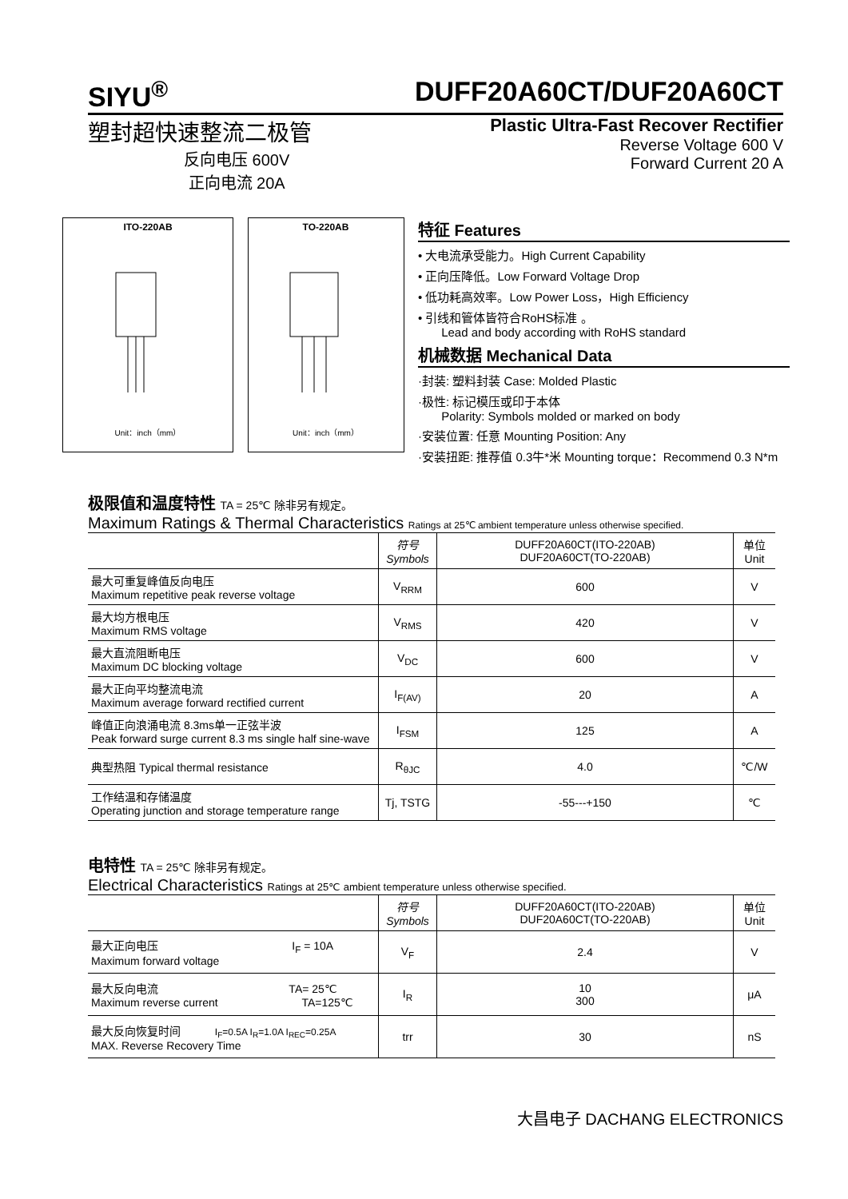SIYU<sup>®</sup> DUFF20A60CT/DUF20A60CT
塑封超快速整流二极管
反向电压 600V
正向电流 20A
Plastic Ultra-Fast Recover Rectifier
Reverse Voltage 600 V
Forward Current 20 A
ITO-220AB
Unit：inch（mm）
TO-220AB
Unit：inch（mm）
特征 Features
• 大电流承受能力。High Current Capability
• 正向压降低。Low Forward Voltage Drop
• 低功耗高效率。Low Power Loss，High Efficiency
• 引线和管体皆符合RoHS标准 。
Lead and body according with RoHS standard
机械数据 Mechanical Data
·封装: 塑料封装 Case: Molded Plastic
·极性: 标记模压或印于本体
Polarity: Symbols molded or marked on body
·安装位置: 任意 Mounting Position: Any
·安装扭距: 推荐值 0.3牛*米 Mounting torque：Recommend 0.3 N*m
极限值和温度特性 TA = 25℃ 除非另有规定。
Maximum Ratings & Thermal Characteristics Ratings at 25℃ ambient temperature unless otherwise specified.
| | 符号 Symbols | DUFF20A60CT(ITO-220AB) DUF20A60CT(TO-220AB) | 单位 Unit |
| --- | --- | --- | --- |
| 最大可重复峰值反向电压 Maximum repetitive peak reverse voltage | V<sub>RRM</sub> | 600 | V |
| 最大均方根电压 Maximum RMS voltage | V<sub>RMS</sub> | 420 | V |
| 最大直流阻断电压 Maximum DC blocking voltage | V<sub>DC</sub> | 600 | V |
| 最大正向平均整流电流 Maximum average forward rectified current | I<sub>F(AV)</sub> | 20 | A |
| 峰值正向浪涌电流 8.3ms单一正弦半波 Peak forward surge current 8.3 ms single half sine-wave | I<sub>FSM</sub> | 125 | A |
| 典型热阻 Typical thermal resistance | R<sub>θJC</sub> | 4.0 | ℃/W |
| 工作结温和存储温度 Operating junction and storage temperature range | Tj, TSTG | -55---+150 | ℃ |
电特性 TA = 25℃ 除非另有规定。
Electrical Characteristics Ratings at 25℃ ambient temperature unless otherwise specified.
| | 符号 Symbols | DUFF20A60CT(ITO-220AB) DUF20A60CT(TO-220AB) | 单位 Unit |
| --- | --- | --- | --- |
| 最大正向电压 I<sub>F</sub> = 10A Maximum forward voltage | V<sub>F</sub> | 2.4 | V |
| 最大反向电流 TA= 25℃ Maximum reverse current TA=125℃ | I<sub>R</sub> | 10 300 | μA |
| 最大反向恢复时间 I<sub>F</sub>=0.5A I<sub>R</sub>=1.0A I<sub>REC</sub>=0.25A MAX. Reverse Recovery Time | trr | 30 | nS |
大昌电子 DACHANG ELECTRONICS